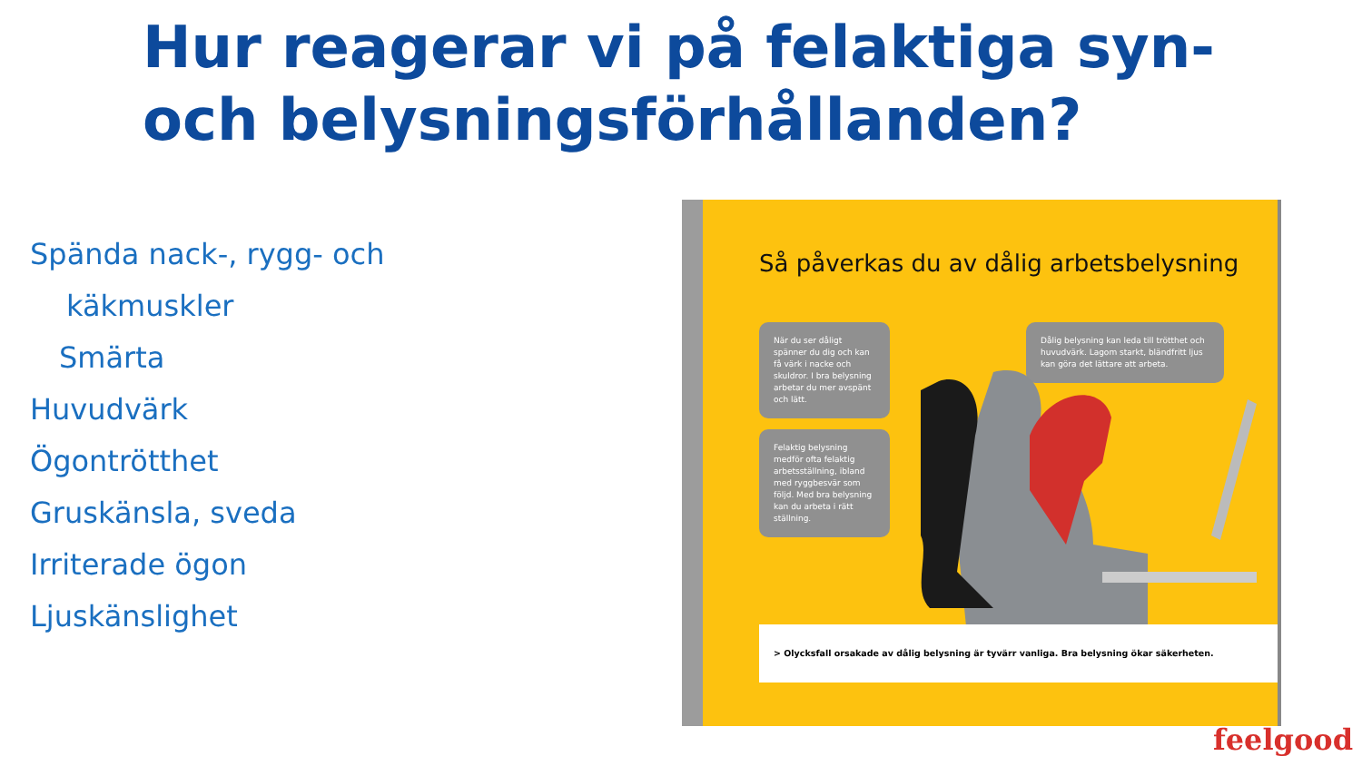Hur reagerar vi på felaktiga syn- och belysningsförhållanden?
Spända nack-, rygg- och
käkmuskler
Smärta
Huvudvärk
Ögontrötthet
Gruskänsla, sveda
Irriterade ögon
Ljuskänslighet
Så påverkas du av dålig arbetsbelysning
När du ser dåligt spänner du dig och kan få värk i nacke och skuldror. I bra belysning arbetar du mer avspänt och lätt.
Felaktig belysning medför ofta felaktig arbetsställning, ibland med ryggbesvär som följd. Med bra belysning kan du arbeta i rätt ställning.
Dålig belysning kan leda till trötthet och huvudvärk. Lagom starkt, bländfritt ljus kan göra det lättare att arbeta.
> Olycksfall orsakade av dålig belysning är tyvärr vanliga. Bra belysning ökar säkerheten.
feelgood